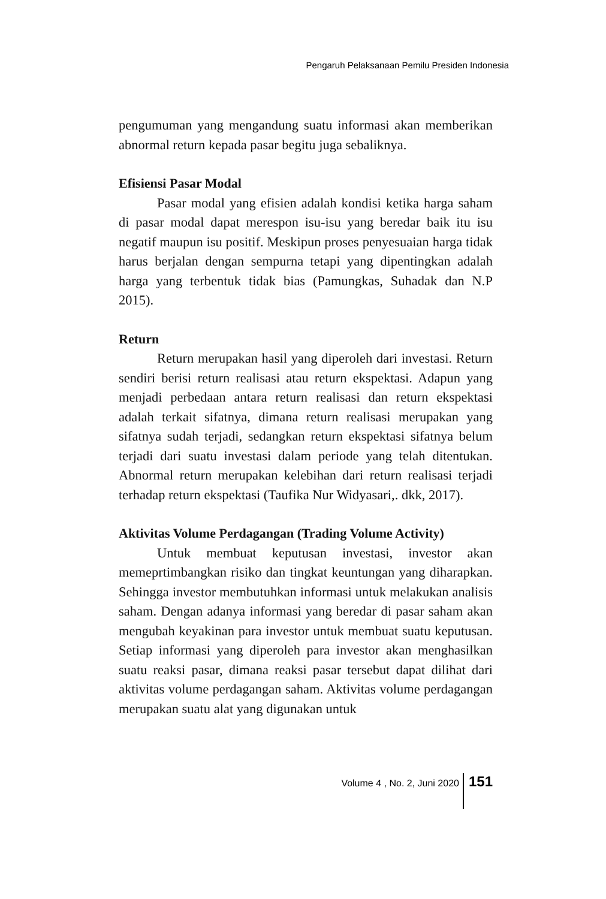Pengaruh Pelaksanaan Pemilu Presiden Indonesia
pengumuman yang mengandung suatu informasi akan memberikan abnormal return kepada pasar begitu juga sebaliknya.
Efisiensi Pasar Modal
Pasar modal yang efisien adalah kondisi ketika harga saham di pasar modal dapat merespon isu-isu yang beredar baik itu isu negatif maupun isu positif. Meskipun proses penyesuaian harga tidak harus berjalan dengan sempurna tetapi yang dipentingkan adalah harga yang terbentuk tidak bias (Pamungkas, Suhadak dan N.P 2015).
Return
Return merupakan hasil yang diperoleh dari investasi. Return sendiri berisi return realisasi atau return ekspektasi. Adapun yang menjadi perbedaan antara return realisasi dan return ekspektasi adalah terkait sifatnya, dimana return realisasi merupakan yang sifatnya sudah terjadi, sedangkan return ekspektasi sifatnya belum terjadi dari suatu investasi dalam periode yang telah ditentukan. Abnormal return merupakan kelebihan dari return realisasi terjadi terhadap return ekspektasi (Taufika Nur Widyasari,. dkk, 2017).
Aktivitas Volume Perdagangan (Trading Volume Activity)
Untuk membuat keputusan investasi, investor akan memeprtimbangkan risiko dan tingkat keuntungan yang diharapkan. Sehingga investor membutuhkan informasi untuk melakukan analisis saham. Dengan adanya informasi yang beredar di pasar saham akan mengubah keyakinan para investor untuk membuat suatu keputusan. Setiap informasi yang diperoleh para investor akan menghasilkan suatu reaksi pasar, dimana reaksi pasar tersebut dapat dilihat dari aktivitas volume perdagangan saham. Aktivitas volume perdagangan merupakan suatu alat yang digunakan untuk
Volume 4 , No. 2, Juni 2020 151